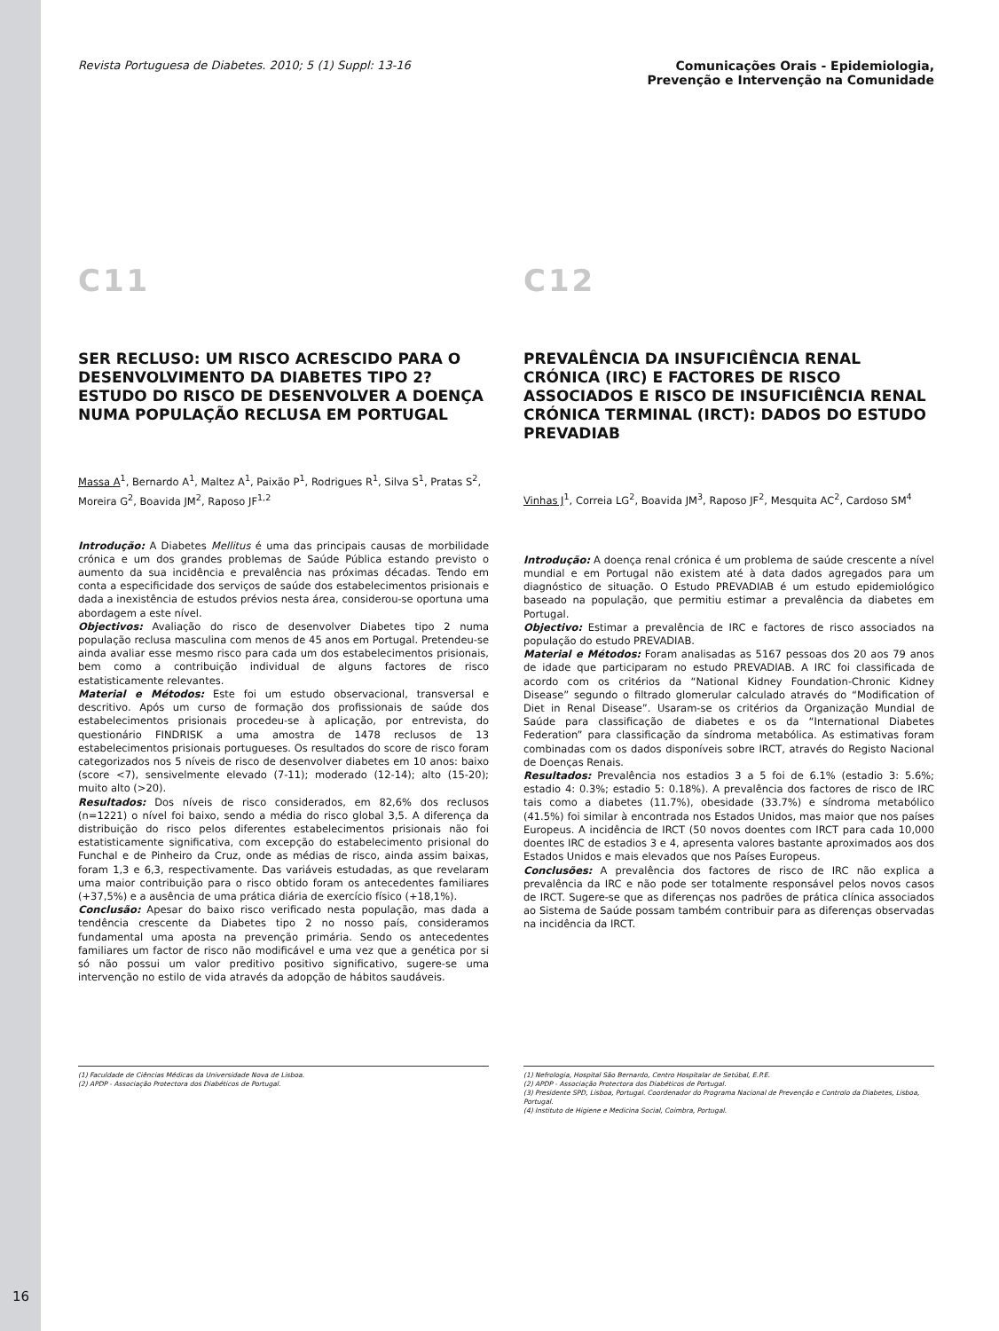16
Revista Portuguesa de Diabetes. 2010; 5 (1) Suppl: 13-16
Comunicações Orais - Epidemiologia,
Prevenção e Intervenção na Comunidade
C11
SER RECLUSO: UM RISCO ACRESCIDO PARA O DESENVOLVIMENTO DA DIABETES TIPO 2? ESTUDO DO RISCO DE DESENVOLVER A DOENÇA NUMA POPULAÇÃO RECLUSA EM PORTUGAL
Massa A<sup>1</sup>, Bernardo A<sup>1</sup>, Maltez A<sup>1</sup>, Paixão P<sup>1</sup>, Rodrigues R<sup>1</sup>, Silva S<sup>1</sup>, Pratas S<sup>2</sup>, Moreira G<sup>2</sup>, Boavida JM<sup>2</sup>, Raposo JF<sup>1,2</sup>
Introdução: A Diabetes Mellitus é uma das principais causas de morbilidade crónica e um dos grandes problemas de Saúde Pública estando previsto o aumento da sua incidência e prevalência nas próximas décadas. Tendo em conta a especificidade dos serviços de saúde dos estabelecimentos prisionais e dada a inexistência de estudos prévios nesta área, considerou-se oportuna uma abordagem a este nível.
Objectivos: Avaliação do risco de desenvolver Diabetes tipo 2 numa população reclusa masculina com menos de 45 anos em Portugal. Pretendeu-se ainda avaliar esse mesmo risco para cada um dos estabelecimentos prisionais, bem como a contribuição individual de alguns factores de risco estatisticamente relevantes.
Material e Métodos: Este foi um estudo observacional, transversal e descritivo. Após um curso de formação dos profissionais de saúde dos estabelecimentos prisionais procedeu-se à aplicação, por entrevista, do questionário FINDRISK a uma amostra de 1478 reclusos de 13 estabelecimentos prisionais portugueses. Os resultados do score de risco foram categorizados nos 5 níveis de risco de desenvolver diabetes em 10 anos: baixo (score <7), sensivelmente elevado (7-11); moderado (12-14); alto (15-20); muito alto (>20).
Resultados: Dos níveis de risco considerados, em 82,6% dos reclusos (n=1221) o nível foi baixo, sendo a média do risco global 3,5. A diferença da distribuição do risco pelos diferentes estabelecimentos prisionais não foi estatisticamente significativa, com excepção do estabelecimento prisional do Funchal e de Pinheiro da Cruz, onde as médias de risco, ainda assim baixas, foram 1,3 e 6,3, respectivamente. Das variáveis estudadas, as que revelaram uma maior contribuição para o risco obtido foram os antecedentes familiares (+37,5%) e a ausência de uma prática diária de exercício físico (+18,1%).
Conclusão: Apesar do baixo risco verificado nesta população, mas dada a tendência crescente da Diabetes tipo 2 no nosso país, consideramos fundamental uma aposta na prevenção primária. Sendo os antecedentes familiares um factor de risco não modificável e uma vez que a genética por si só não possui um valor preditivo positivo significativo, sugere-se uma intervenção no estilo de vida através da adopção de hábitos saudáveis.
(1) Faculdade de Ciências Médicas da Universidade Nova de Lisboa.
(2) APDP - Associação Protectora dos Diabéticos de Portugal.
C12
PREVALÊNCIA DA INSUFICIÊNCIA RENAL CRÓNICA (IRC) E FACTORES DE RISCO ASSOCIADOS E RISCO DE INSUFICIÊNCIA RENAL CRÓNICA TERMINAL (IRCT): DADOS DO ESTUDO PREVADIAB
Vinhas J<sup>1</sup>, Correia LG<sup>2</sup>, Boavida JM<sup>3</sup>, Raposo JF<sup>2</sup>, Mesquita AC<sup>2</sup>, Cardoso SM<sup>4</sup>
Introdução: A doença renal crónica é um problema de saúde crescente a nível mundial e em Portugal não existem até à data dados agregados para um diagnóstico de situação. O Estudo PREVADIAB é um estudo epidemiológico baseado na população, que permitiu estimar a prevalência da diabetes em Portugal.
Objectivo: Estimar a prevalência de IRC e factores de risco associados na população do estudo PREVADIAB.
Material e Métodos: Foram analisadas as 5167 pessoas dos 20 aos 79 anos de idade que participaram no estudo PREVADIAB. A IRC foi classificada de acordo com os critérios da “National Kidney Foundation-Chronic Kidney Disease” segundo o filtrado glomerular calculado através do “Modification of Diet in Renal Disease”. Usaram-se os critérios da Organização Mundial de Saúde para classificação de diabetes e os da “International Diabetes Federation” para classificação da síndroma metabólica. As estimativas foram combinadas com os dados disponíveis sobre IRCT, através do Registo Nacional de Doenças Renais.
Resultados: Prevalência nos estadios 3 a 5 foi de 6.1% (estadio 3: 5.6%; estadio 4: 0.3%; estadio 5: 0.18%). A prevalência dos factores de risco de IRC tais como a diabetes (11.7%), obesidade (33.7%) e síndroma metabólico (41.5%) foi similar à encontrada nos Estados Unidos, mas maior que nos países Europeus. A incidência de IRCT (50 novos doentes com IRCT para cada 10,000 doentes IRC de estadios 3 e 4, apresenta valores bastante aproximados aos dos Estados Unidos e mais elevados que nos Países Europeus.
Conclusões: A prevalência dos factores de risco de IRC não explica a prevalência da IRC e não pode ser totalmente responsável pelos novos casos de IRCT. Sugere-se que as diferenças nos padrões de prática clínica associados ao Sistema de Saúde possam também contribuir para as diferenças observadas na incidência da IRCT.
(1) Nefrologia, Hospital São Bernardo, Centro Hospitalar de Setúbal, E.P.E.
(2) APDP - Associação Protectora dos Diabéticos de Portugal.
(3) Presidente SPD, Lisboa, Portugal. Coordenador do Programa Nacional de Prevenção e Controlo da Diabetes, Lisboa, Portugal.
(4) Instituto de Higiene e Medicina Social, Coimbra, Portugal.